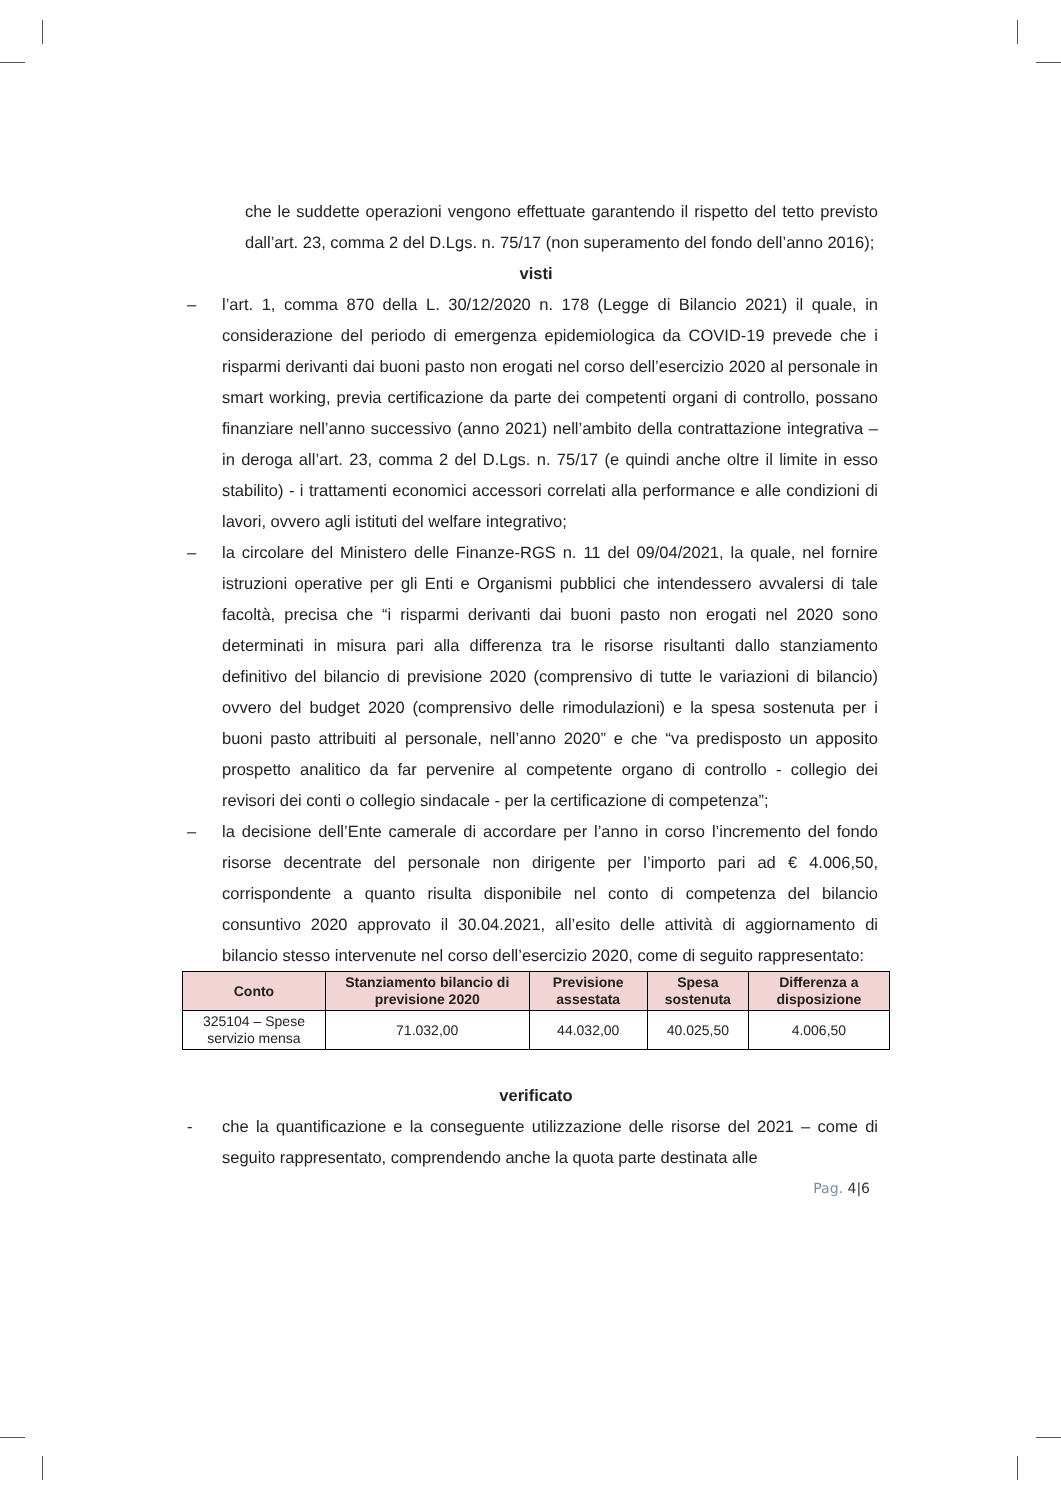che le suddette operazioni vengono effettuate garantendo il rispetto del tetto previsto dall’art. 23, comma 2 del D.Lgs. n. 75/17 (non superamento del fondo dell’anno 2016);
visti
– l’art. 1, comma 870 della L. 30/12/2020 n. 178 (Legge di Bilancio 2021) il quale, in considerazione del periodo di emergenza epidemiologica da COVID-19 prevede che i risparmi derivanti dai buoni pasto non erogati nel corso dell’esercizio 2020 al personale in smart working, previa certificazione da parte dei competenti organi di controllo, possano finanziare nell’anno successivo (anno 2021) nell’ambito della contrattazione integrativa – in deroga all’art. 23, comma 2 del D.Lgs. n. 75/17 (e quindi anche oltre il limite in esso stabilito) - i trattamenti economici accessori correlati alla performance e alle condizioni di lavori, ovvero agli istituti del welfare integrativo;
– la circolare del Ministero delle Finanze-RGS n. 11 del 09/04/2021, la quale, nel fornire istruzioni operative per gli Enti e Organismi pubblici che intendessero avvalersi di tale facoltà, precisa che “i risparmi derivanti dai buoni pasto non erogati nel 2020 sono determinati in misura pari alla differenza tra le risorse risultanti dallo stanziamento definitivo del bilancio di previsione 2020 (comprensivo di tutte le variazioni di bilancio) ovvero del budget 2020 (comprensivo delle rimodulazioni) e la spesa sostenuta per i buoni pasto attribuiti al personale, nell’anno 2020” e che “va predisposto un apposito prospetto analitico da far pervenire al competente organo di controllo - collegio dei revisori dei conti o collegio sindacale - per la certificazione di competenza”;
– la decisione dell’Ente camerale di accordare per l’anno in corso l’incremento del fondo risorse decentrate del personale non dirigente per l’importo pari ad € 4.006,50, corrispondente a quanto risulta disponibile nel conto di competenza del bilancio consuntivo 2020 approvato il 30.04.2021, all’esito delle attività di aggiornamento di bilancio stesso intervenute nel corso dell’esercizio 2020, come di seguito rappresentato:
| Conto | Stanziamento bilancio di previsione 2020 | Previsione assestata | Spesa sostenuta | Differenza a disposizione |
| --- | --- | --- | --- | --- |
| 325104 – Spese servizio mensa | 71.032,00 | 44.032,00 | 40.025,50 | 4.006,50 |
verificato
- che la quantificazione e la conseguente utilizzazione delle risorse del 2021 – come di seguito rappresentato, comprendendo anche la quota parte destinata alle
Pag. 4|6